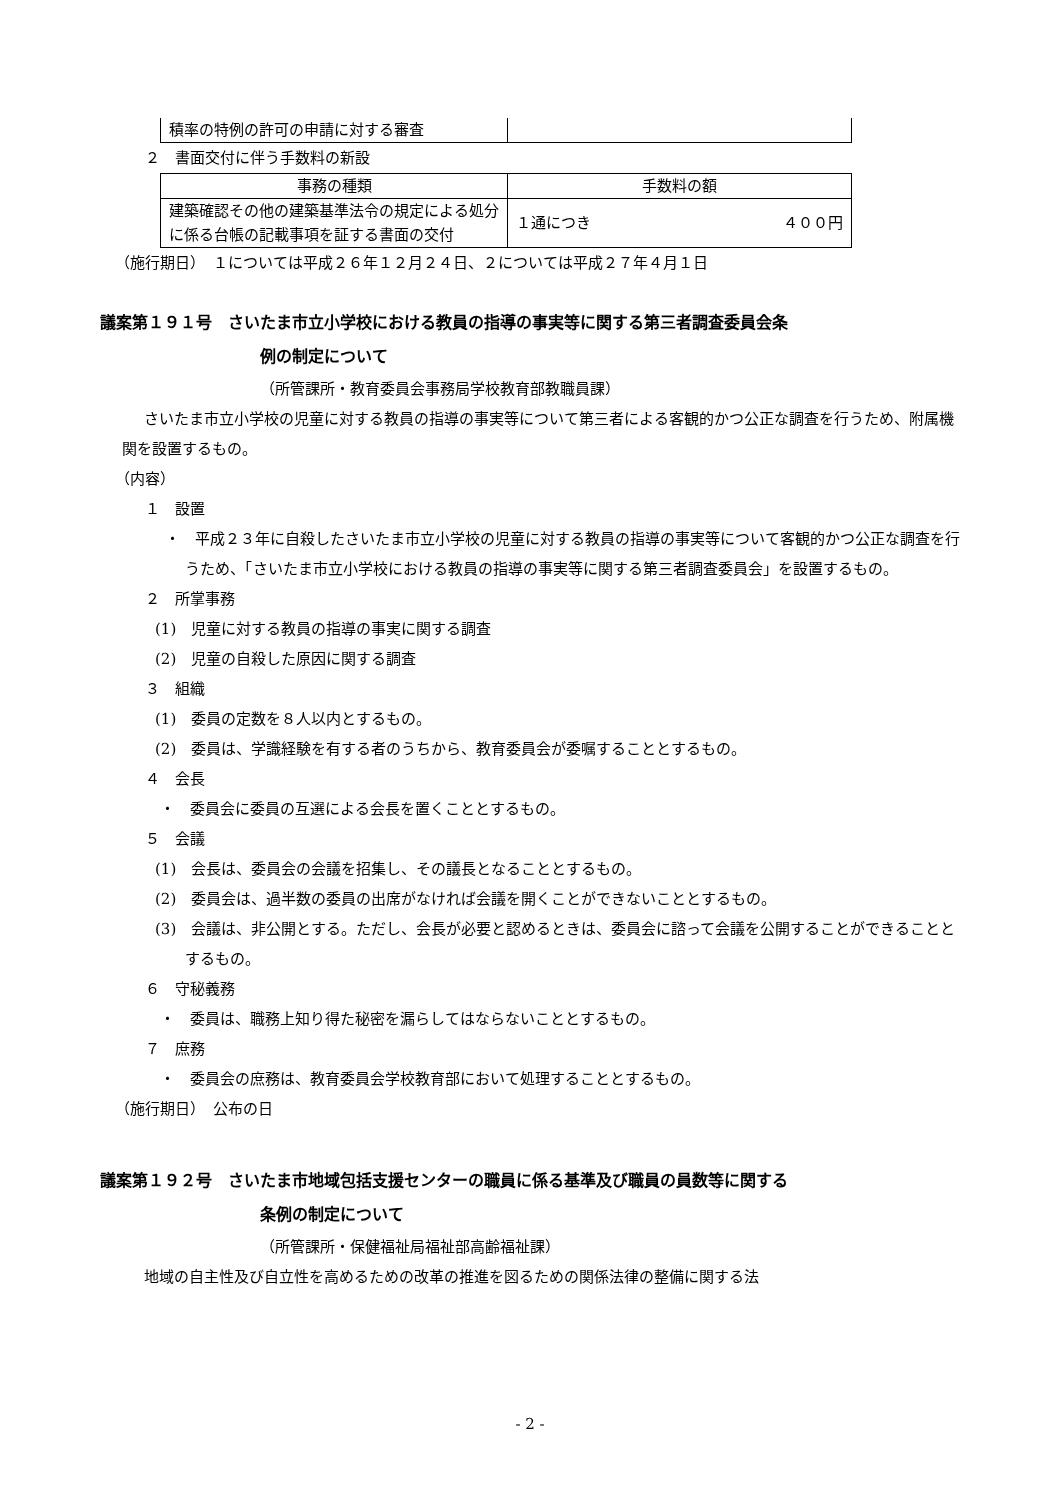| 積率の特例の許可の申請に対する審査 | |
２　書面交付に伴う手数料の新設
| 事務の種類 | 手数料の額 |
| 建築確認その他の建築基準法令の規定による処分に係る台帳の記載事項を証する書面の交付 | １通につき ４００円 |
（施行期日）　１については平成２６年１２月２４日、２については平成２７年４月１日
議案第１９１号　さいたま市立小学校における教員の指導の事実等に関する第三者調査委員会条
例の制定について
（所管課所・教育委員会事務局学校教育部教職員課）
さいたま市立小学校の児童に対する教員の指導の事実等について第三者による客観的かつ公正な調査を行うため、附属機関を設置するもの。
（内容）
１　設置
・　平成２３年に自殺したさいたま市立小学校の児童に対する教員の指導の事実等について客観的かつ公正な調査を行うため、「さいたま市立小学校における教員の指導の事実等に関する第三者調査委員会」を設置するもの。
２　所掌事務
(1)　児童に対する教員の指導の事実に関する調査
(2)　児童の自殺した原因に関する調査
３　組織
(1)　委員の定数を８人以内とするもの。
(2)　委員は、学識経験を有する者のうちから、教育委員会が委嘱することとするもの。
４　会長
・　委員会に委員の互選による会長を置くこととするもの。
５　会議
(1)　会長は、委員会の会議を招集し、その議長となることとするもの。
(2)　委員会は、過半数の委員の出席がなければ会議を開くことができないこととするもの。
(3)　会議は、非公開とする。ただし、会長が必要と認めるときは、委員会に諮って会議を公開することができることとするもの。
６　守秘義務
・　委員は、職務上知り得た秘密を漏らしてはならないこととするもの。
７　庶務
・　委員会の庶務は、教育委員会学校教育部において処理することとするもの。
（施行期日）　公布の日
議案第１９２号　さいたま市地域包括支援センターの職員に係る基準及び職員の員数等に関する
条例の制定について
（所管課所・保健福祉局福祉部高齢福祉課）
地域の自主性及び自立性を高めるための改革の推進を図るための関係法律の整備に関する法
- 2 -